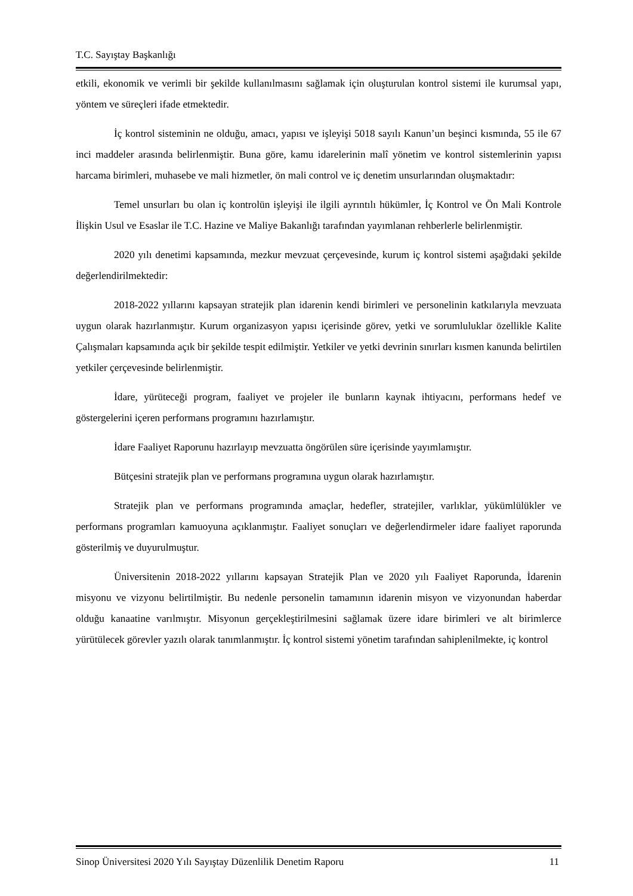T.C. Sayıştay Başkanlığı
etkili, ekonomik ve verimli bir şekilde kullanılmasını sağlamak için oluşturulan kontrol sistemi ile kurumsal yapı, yöntem ve süreçleri ifade etmektedir.
İç kontrol sisteminin ne olduğu, amacı, yapısı ve işleyişi 5018 sayılı Kanun’un beşinci kısmında, 55 ile 67 inci maddeler arasında belirlenmiştir. Buna göre, kamu idarelerinin malî yönetim ve kontrol sistemlerinin yapısı harcama birimleri, muhasebe ve mali hizmetler, ön mali control ve iç denetim unsurlarından oluşmaktadır:
Temel unsurları bu olan iç kontrolün işleyişi ile ilgili ayrıntılı hükümler, İç Kontrol ve Ön Mali Kontrole İlişkin Usul ve Esaslar ile T.C. Hazine ve Maliye Bakanlığı tarafından yayımlanan rehberlerle belirlenmiştir.
2020 yılı denetimi kapsamında, mezkur mevzuat çerçevesinde, kurum iç kontrol sistemi aşağıdaki şekilde değerlendirilmektedir:
2018-2022 yıllarını kapsayan stratejik plan idarenin kendi birimleri ve personelinin katkılarıyla mevzuata uygun olarak hazırlanmıştır. Kurum organizasyon yapısı içerisinde görev, yetki ve sorumluluklar özellikle Kalite Çalışmaları kapsamında açık bir şekilde tespit edilmiştir. Yetkiler ve yetki devrinin sınırları kısmen kanunda belirtilen yetkiler çerçevesinde belirlenmiştir.
İdare, yürüteceği program, faaliyet ve projeler ile bunların kaynak ihtiyacını, performans hedef ve göstergelerini içeren performans programını hazırlamıştır.
İdare Faaliyet Raporunu hazırlayıp mevzuatta öngörülen süre içerisinde yayımlamıştır.
Bütçesini stratejik plan ve performans programına uygun olarak hazırlamıştır.
Stratejik plan ve performans programında amaçlar, hedefler, stratejiler, varlıklar, yükümlülükler ve performans programları kamuoyuna açıklanmıştır. Faaliyet sonuçları ve değerlendirmeler idare faaliyet raporunda gösterilmiş ve duyurulmuştur.
Üniversitenin 2018-2022 yıllarını kapsayan Stratejik Plan ve 2020 yılı Faaliyet Raporunda, İdarenin misyonu ve vizyonu belirtilmiştir. Bu nedenle personelin tamamının idarenin misyon ve vizyonundan haberdar olduğu kanaatine varılmıştır. Misyonun gerçekleştirilmesini sağlamak üzere idare birimleri ve alt birimlerce yürütülecek görevler yazılı olarak tanımlanmıştır. İç kontrol sistemi yönetim tarafından sahiplenilmekte, iç kontrol
Sinop Üniversitesi 2020 Yılı Sayıştay Düzenlilik Denetim Raporu 11